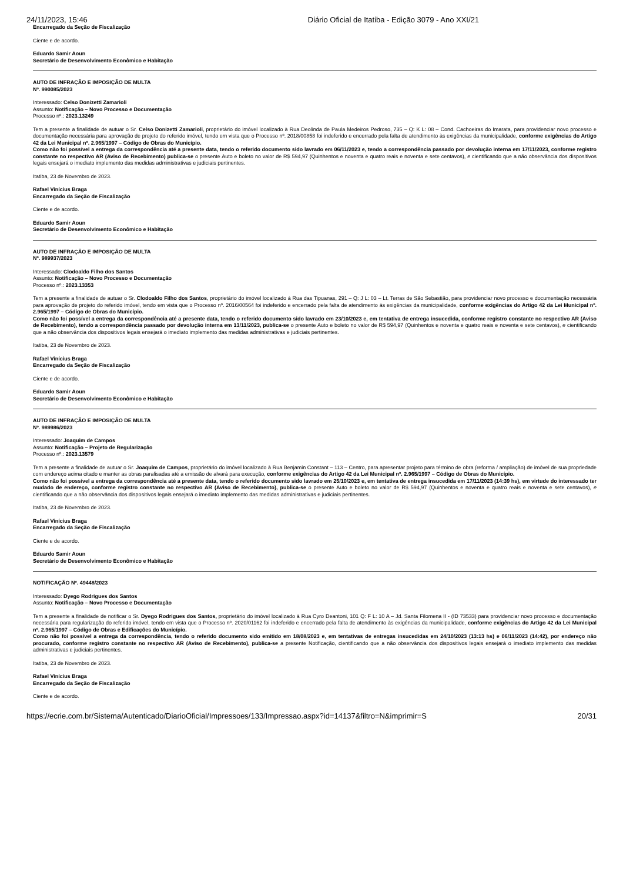24/11/2023, 15:46 Diário Oficial de Itatiba - Edição 3079 - Ano XXI/21
Encarregado da Seção de Fiscalização
Ciente e de acordo.
Eduardo Samir Aoun
Secretário de Desenvolvimento Econômico e Habitação
AUTO DE INFRAÇÃO E IMPOSIÇÃO DE MULTA
Nº. 990085/2023
Interessado: Celso Donizetti Zamarioli
Assunto: Notificação – Novo Processo e Documentação
Processo nº.: 2023.13249
Tem a presente a finalidade de autuar o Sr. Celso Donizetti Zamarioli, proprietário do imóvel localizado à Rua Deolinda de Paula Medeiros Pedroso, 735 – Q: K L: 08 – Cond. Cachoeiras do Imarata, para providenciar novo processo e documentação necessária para aprovação de projeto do referido imóvel, tendo em vista que o Processo nº. 2018/00858 foi indeferido e encerrado pela falta de atendimento às exigências da municipalidade, conforme exigências do Artigo 42 da Lei Municipal nº. 2.965/1997 – Código de Obras do Município.
Como não foi possível a entrega da correspondência até a presente data, tendo o referido documento sido lavrado em 06/11/2023 e, tendo a correspondência passado por devolução interna em 17/11/2023, conforme registro constante no respectivo AR (Aviso de Recebimento) publica-se o presente Auto e boleto no valor de R$ 594,97 (Quinhentos e noventa e quatro reais e noventa e sete centavos), e cientificando que a não observância dos dispositivos legais ensejará o imediato implemento das medidas administrativas e judiciais pertinentes.
Itatiba, 23 de Novembro de 2023.
Rafael Vinícius Braga
Encarregado da Seção de Fiscalização
Ciente e de acordo.
Eduardo Samir Aoun
Secretário de Desenvolvimento Econômico e Habitação
AUTO DE INFRAÇÃO E IMPOSIÇÃO DE MULTA
Nº. 989937/2023
Interessado: Clodoaldo Filho dos Santos
Assunto: Notificação – Novo Processo e Documentação
Processo nº.: 2023.13353
Tem a presente a finalidade de autuar o Sr. Clodoaldo Filho dos Santos, proprietário do imóvel localizado à Rua das Tipuanas, 291 – Q: J L: 03 – Lt. Terras de São Sebastião, para providenciar novo processo e documentação necessária para aprovação de projeto do referido imóvel, tendo em vista que o Processo nº. 2016/00564 foi indeferido e encerrado pela falta de atendimento às exigências da municipalidade, conforme exigências do Artigo 42 da Lei Municipal nº. 2.965/1997 – Código de Obras do Município.
Como não foi possível a entrega da correspondência até a presente data, tendo o referido documento sido lavrado em 23/10/2023 e, em tentativa de entrega insucedida, conforme registro constante no respectivo AR (Aviso de Recebimento), tendo a correspondência passado por devolução interna em 13/11/2023, publica-se o presente Auto e boleto no valor de R$ 594,97 (Quinhentos e noventa e quatro reais e noventa e sete centavos), e cientificando que a não observância dos dispositivos legais ensejará o imediato implemento das medidas administrativas e judiciais pertinentes.
Itatiba, 23 de Novembro de 2023.
Rafael Vinícius Braga
Encarregado da Seção de Fiscalização
Ciente e de acordo.
Eduardo Samir Aoun
Secretário de Desenvolvimento Econômico e Habitação
AUTO DE INFRAÇÃO E IMPOSIÇÃO DE MULTA
Nº. 989986/2023
Interessado: Joaquim de Campos
Assunto: Notificação – Projeto de Regularização
Processo nº.: 2023.13579
Tem a presente a finalidade de autuar o Sr. Joaquim de Campos, proprietário do imóvel localizado à Rua Benjamin Constant – 113 – Centro, para apresentar projeto para término de obra (reforma / ampliação) de imóvel de sua propriedade com endereço acima citado e manter as obras paralisadas até a emissão de alvará para execução, conforme exigências do Artigo 42 da Lei Municipal nº. 2.965/1997 – Código de Obras do Município.
Como não foi possível a entrega da correspondência até a presente data, tendo o referido documento sido lavrado em 25/10/2023 e, em tentativa de entrega insucedida em 17/11/2023 (14:39 hs), em virtude do interessado ter mudado de endereço, conforme registro constante no respectivo AR (Aviso de Recebimento), publica-se o presente Auto e boleto no valor de R$ 594,97 (Quinhentos e noventa e quatro reais e noventa e sete centavos), e cientificando que a não observância dos dispositivos legais ensejará o imediato implemento das medidas administrativas e judiciais pertinentes.
Itatiba, 23 de Novembro de 2023.
Rafael Vinícius Braga
Encarregado da Seção de Fiscalização
Ciente e de acordo.
Eduardo Samir Aoun
Secretário de Desenvolvimento Econômico e Habitação
NOTIFICAÇÃO Nº. 49448/2023
Interessado: Dyego Rodrigues dos Santos
Assunto: Notificação – Novo Processo e Documentação
Tem a presente a finalidade de notificar o Sr. Dyego Rodrigues dos Santos, proprietário do imóvel localizado à Rua Cyro Deantoni, 101 Q: F L: 10 A – Jd. Santa Filomena II - (ID 73533) para providenciar novo processo e documentação necessária para regularização do referido imóvel, tendo em vista que o Processo nº. 2020/01162 foi indeferido e encerrado pela falta de atendimento às exigências da municipalidade, conforme exigências do Artigo 42 da Lei Municipal nº. 2.965/1997 – Código de Obras e Edificações do Município.
Como não foi possível a entrega da correspondência, tendo o referido documento sido emitido em 18/08/2023 e, em tentativas de entregas insucedidas em 24/10/2023 (13:13 hs) e 06/11/2023 (14:42), por endereço não procurado, conforme registro constante no respectivo AR (Aviso de Recebimento), publica-se a presente Notificação, cientificando que a não observância dos dispositivos legais ensejará o imediato implemento das medidas administrativas e judiciais pertinentes.
Itatiba, 23 de Novembro de 2023.
Rafael Vinícius Braga
Encarregado da Seção de Fiscalização
Ciente e de acordo.
https://ecrie.com.br/Sistema/Autenticado/DiarioOficial/Impressoes/133/Impressao.aspx?id=14137&filtro=N&imprimir=S 20/31